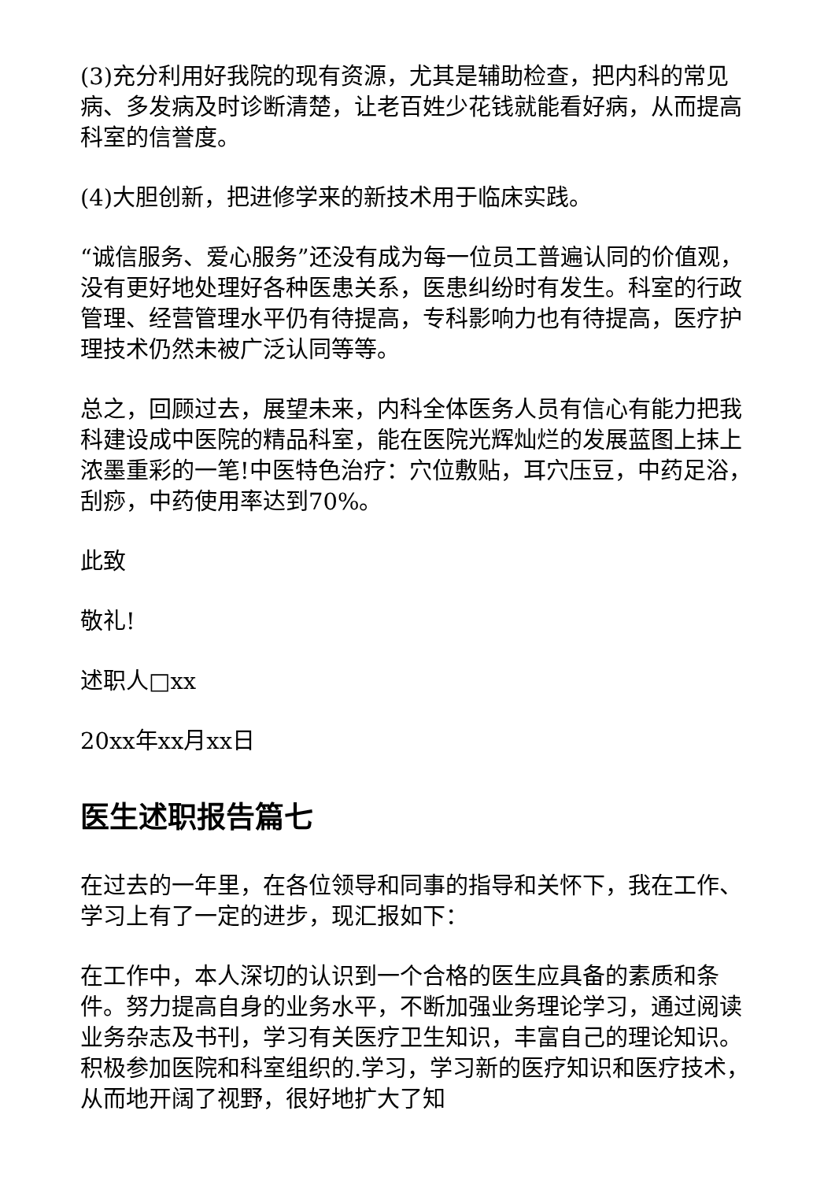(3)充分利用好我院的现有资源，尤其是辅助检查，把内科的常见病、多发病及时诊断清楚，让老百姓少花钱就能看好病，从而提高科室的信誉度。
(4)大胆创新，把进修学来的新技术用于临床实践。
“诚信服务、爱心服务”还没有成为每一位员工普遍认同的价值观，没有更好地处理好各种医患关系，医患纠纷时有发生。科室的行政管理、经营管理水平仍有待提高，专科影响力也有待提高，医疗护理技术仍然未被广泛认同等等。
总之，回顾过去，展望未来，内科全体医务人员有信心有能力把我科建设成中医院的精品科室，能在医院光辉灿烂的发展蓝图上抹上浓墨重彩的一笔!中医特色治疗：穴位敷贴，耳穴压豆，中药足浴，刮痧，中药使用率达到70%。
此致
敬礼!
述职人□xx
20xx年xx月xx日
医生述职报告篇七
在过去的一年里，在各位领导和同事的指导和关怀下，我在工作、学习上有了一定的进步，现汇报如下：
在工作中，本人深切的认识到一个合格的医生应具备的素质和条件。努力提高自身的业务水平，不断加强业务理论学习，通过阅读业务杂志及书刊，学习有关医疗卫生知识，丰富自己的理论知识。积极参加医院和科室组织的.学习，学习新的医疗知识和医疗技术，从而地开阔了视野，很好地扩大了知